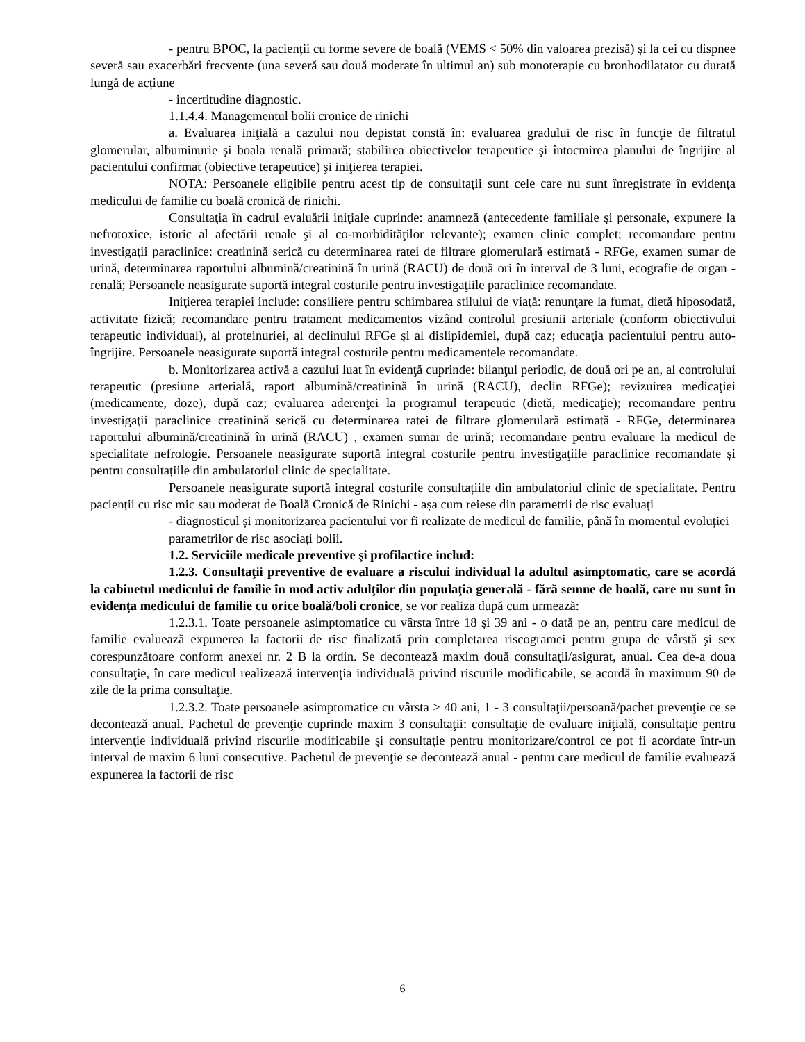- pentru BPOC, la pacienții cu forme severe de boală (VEMS < 50% din valoarea prezisă) și la cei cu dispnee severă sau exacerbări frecvente (una severă sau două moderate în ultimul an) sub monoterapie cu bronhodilatator cu durată lungă de acțiune
- incertitudine diagnostic.
1.1.4.4. Managementul bolii cronice de rinichi
a. Evaluarea iniţială a cazului nou depistat constă în: evaluarea gradului de risc în funcţie de filtratul glomerular, albuminurie şi boala renală primară; stabilirea obiectivelor terapeutice şi întocmirea planului de îngrijire al pacientului confirmat (obiective terapeutice) şi iniţierea terapiei.
NOTA: Persoanele eligibile pentru acest tip de consultații sunt cele care nu sunt înregistrate în evidența medicului de familie cu boală cronică de rinichi.
Consultaţia în cadrul evaluării iniţiale cuprinde: anamneză (antecedente familiale şi personale, expunere la nefrotoxice, istoric al afectării renale şi al co-morbidităţilor relevante); examen clinic complet; recomandare pentru investigaţii paraclinice: creatinină serică cu determinarea ratei de filtrare glomerulară estimată - RFGe, examen sumar de urină, determinarea raportului albumină/creatinină în urină (RACU) de două ori în interval de 3 luni, ecografie de organ - renală; Persoanele neasigurate suportă integral costurile pentru investigaţiile paraclinice recomandate.
Iniţierea terapiei include: consiliere pentru schimbarea stilului de viaţă: renunţare la fumat, dietă hiposodată, activitate fizică; recomandare pentru tratament medicamentos vizând controlul presiunii arteriale (conform obiectivului terapeutic individual), al proteinuriei, al declinului RFGe şi al dislipidemiei, după caz; educaţia pacientului pentru auto-îngrijire. Persoanele neasigurate suportă integral costurile pentru medicamentele recomandate.
b. Monitorizarea activă a cazului luat în evidenţă cuprinde: bilanţul periodic, de două ori pe an, al controlului terapeutic (presiune arterială, raport albumină/creatinină în urină (RACU), declin RFGe); revizuirea medicaţiei (medicamente, doze), după caz; evaluarea aderenţei la programul terapeutic (dietă, medicaţie); recomandare pentru investigaţii paraclinice creatinină serică cu determinarea ratei de filtrare glomerulară estimată - RFGe, determinarea raportului albumină/creatinină în urină (RACU) , examen sumar de urină; recomandare pentru evaluare la medicul de specialitate nefrologie. Persoanele neasigurate suportă integral costurile pentru investigaţiile paraclinice recomandate și pentru consultațiile din ambulatoriul clinic de specialitate.
Persoanele neasigurate suportă integral costurile consultațiile din ambulatoriul clinic de specialitate. Pentru pacienții cu risc mic sau moderat de Boală Cronică de Rinichi - așa cum reiese din parametrii de risc evaluați
- diagnosticul și monitorizarea pacientului vor fi realizate de medicul de familie, până în momentul evoluției
parametrilor de risc asociați bolii.
1.2. Serviciile medicale preventive şi profilactice includ:
1.2.3. Consultaţii preventive de evaluare a riscului individual la adultul asimptomatic, care se acordă la cabinetul medicului de familie în mod activ adulţilor din populaţia generală - fără semne de boală, care nu sunt în evidența medicului de familie cu orice boală/boli cronice, se vor realiza după cum urmează:
1.2.3.1. Toate persoanele asimptomatice cu vârsta între 18 şi 39 ani - o dată pe an, pentru care medicul de familie evaluează expunerea la factorii de risc finalizată prin completarea riscogramei pentru grupa de vârstă şi sex corespunzătoare conform anexei nr. 2 B la ordin. Se decontează maxim două consultaţii/asigurat, anual. Cea de-a doua consultaţie, în care medicul realizează intervenţia individuală privind riscurile modificabile, se acordă în maximum 90 de zile de la prima consultaţie.
1.2.3.2. Toate persoanele asimptomatice cu vârsta > 40 ani, 1 - 3 consultaţii/persoană/pachet prevenţie ce se decontează anual. Pachetul de prevenţie cuprinde maxim 3 consultaţii: consultaţie de evaluare iniţială, consultaţie pentru intervenţie individuală privind riscurile modificabile şi consultaţie pentru monitorizare/control ce pot fi acordate într-un interval de maxim 6 luni consecutive. Pachetul de prevenţie se decontează anual - pentru care medicul de familie evaluează expunerea la factorii de risc
6